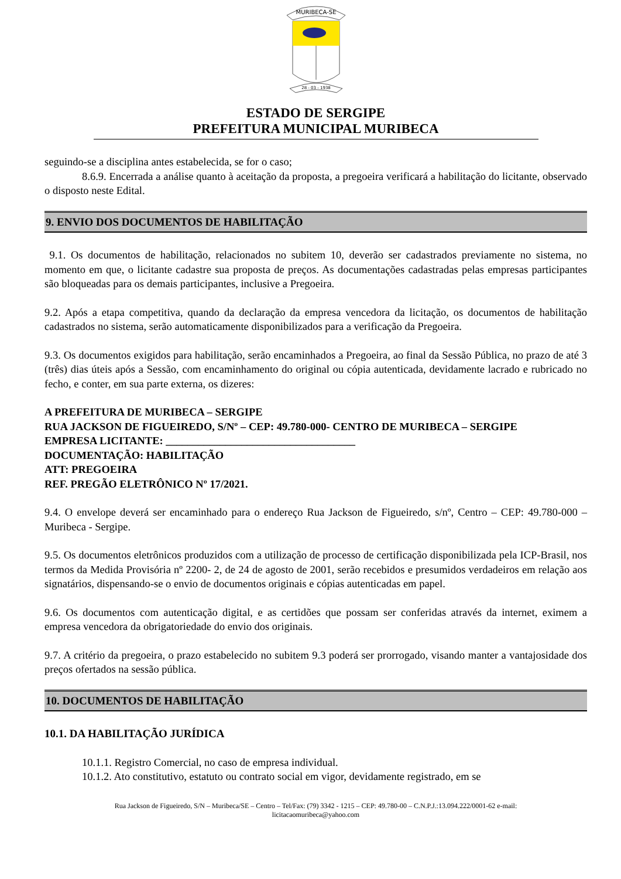MURIBECA-SE
28 - 03 - 1938
ESTADO DE SERGIPE
PREFEITURA MUNICIPAL MURIBECA
seguindo-se a disciplina antes estabelecida, se for o caso;
8.6.9. Encerrada a análise quanto à aceitação da proposta, a pregoeira verificará a habilitação do licitante, observado o disposto neste Edital.
9. ENVIO DOS DOCUMENTOS DE HABILITAÇÃO
9.1. Os documentos de habilitação, relacionados no subitem 10, deverão ser cadastrados previamente no sistema, no momento em que, o licitante cadastre sua proposta de preços. As documentações cadastradas pelas empresas participantes são bloqueadas para os demais participantes, inclusive a Pregoeira.
9.2. Após a etapa competitiva, quando da declaração da empresa vencedora da licitação, os documentos de habilitação cadastrados no sistema, serão automaticamente disponibilizados para a verificação da Pregoeira.
9.3. Os documentos exigidos para habilitação, serão encaminhados a Pregoeira, ao final da Sessão Pública, no prazo de até 3 (três) dias úteis após a Sessão, com encaminhamento do original ou cópia autenticada, devidamente lacrado e rubricado no fecho, e conter, em sua parte externa, os dizeres:
A PREFEITURA DE MURIBECA – SERGIPE
RUA JACKSON DE FIGUEIREDO, S/Nº – CEP: 49.780-000- CENTRO DE MURIBECA – SERGIPE
EMPRESA LICITANTE: ___________________________________
DOCUMENTAÇÃO: HABILITAÇÃO
ATT: PREGOEIRA
REF. PREGÃO ELETRÔNICO Nº 17/2021.
9.4. O envelope deverá ser encaminhado para o endereço Rua Jackson de Figueiredo, s/nº, Centro – CEP: 49.780-000 – Muribeca - Sergipe.
9.5. Os documentos eletrônicos produzidos com a utilização de processo de certificação disponibilizada pela ICP-Brasil, nos termos da Medida Provisória nº 2200- 2, de 24 de agosto de 2001, serão recebidos e presumidos verdadeiros em relação aos signatários, dispensando-se o envio de documentos originais e cópias autenticadas em papel.
9.6. Os documentos com autenticação digital, e as certidões que possam ser conferidas através da internet, eximem a empresa vencedora da obrigatoriedade do envio dos originais.
9.7. A critério da pregoeira, o prazo estabelecido no subitem 9.3 poderá ser prorrogado, visando manter a vantajosidade dos preços ofertados na sessão pública.
10. DOCUMENTOS DE HABILITAÇÃO
10.1. DA HABILITAÇÃO JURÍDICA
10.1.1. Registro Comercial, no caso de empresa individual.
10.1.2. Ato constitutivo, estatuto ou contrato social em vigor, devidamente registrado, em se
Rua Jackson de Figueiredo, S/N – Muribeca/SE – Centro – Tel/Fax: (79) 3342 - 1215 – CEP: 49.780-00 – C.N.P.J.:13.094.222/0001-62 e-mail:
licitacaomuribeca@yahoo.com